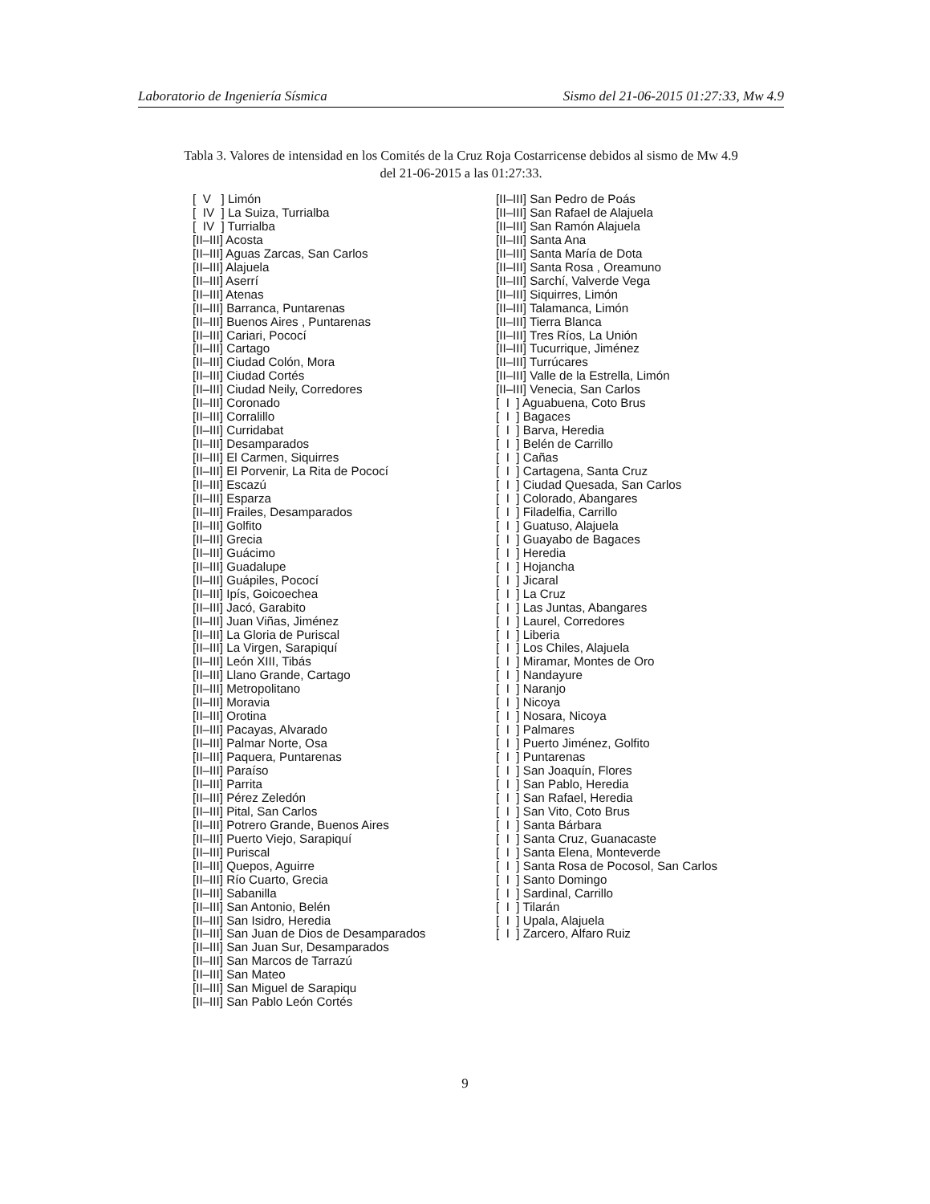Laboratorio de Ingeniería Sísmica Sismo del 21-06-2015 01:27:33, Mw 4.9
Tabla 3. Valores de intensidad en los Comités de la Cruz Roja Costarricense debidos al sismo de Mw 4.9
del 21-06-2015 a las 01:27:33.
[ V ] Limón [ IV ] La Suiza, Turrialba [ IV ] Turrialba [II–III] Acosta [II–III] Aguas Zarcas, San Carlos [II–III] Alajuela [II–III] Aserrí [II–III] Atenas [II–III] Barranca, Puntarenas [II–III] Buenos Aires , Puntarenas [II–III] Cariari, Pococí [II–III] Cartago [II–III] Ciudad Colón, Mora [II–III] Ciudad Cortés [II–III] Ciudad Neily, Corredores [II–III] Coronado [II–III] Corralillo [II–III] Curridabat [II–III] Desamparados [II–III] El Carmen, Siquirres [II–III] El Porvenir, La Rita de Pococí [II–III] Escazú [II–III] Esparza [II–III] Frailes, Desamparados [II–III] Golfito [II–III] Grecia [II–III] Guácimo [II–III] Guadalupe [II–III] Guápiles, Pococí [II–III] Ipís, Goicoechea [II–III] Jacó, Garabito [II–III] Juan Viñas, Jiménez [II–III] La Gloria de Puriscal [II–III] La Virgen, Sarapiquí [II–III] León XIII, Tibás [II–III] Llano Grande, Cartago [II–III] Metropolitano [II–III] Moravia [II–III] Orotina [II–III] Pacayas, Alvarado [II–III] Palmar Norte, Osa [II–III] Paquera, Puntarenas [II–III] Paraíso [II–III] Parrita [II–III] Pérez Zeledón [II–III] Pital, San Carlos [II–III] Potrero Grande, Buenos Aires [II–III] Puerto Viejo, Sarapiquí [II–III] Puriscal [II–III] Quepos, Aguirre [II–III] Río Cuarto, Grecia [II–III] Sabanilla [II–III] San Antonio, Belén [II–III] San Isidro, Heredia [II–III] San Juan de Dios de Desamparados [II–III] San Juan Sur, Desamparados [II–III] San Marcos de Tarrazú [II–III] San Mateo [II–III] San Miguel de Sarapiqu [II–III] San Pablo León Cortés
[II–III] San Pedro de Poás [II–III] San Rafael de Alajuela [II–III] San Ramón Alajuela [II–III] Santa Ana [II–III] Santa María de Dota [II–III] Santa Rosa , Oreamuno [II–III] Sarchí, Valverde Vega [II–III] Siquirres, Limón [II–III] Talamanca, Limón [II–III] Tierra Blanca [II–III] Tres Ríos, La Unión [II–III] Tucurrique, Jiménez [II–III] Turrúcares [II–III] Valle de la Estrella, Limón [II–III] Venecia, San Carlos [ I ] Aguabuena, Coto Brus [ I ] Bagaces [ I ] Barva, Heredia [ I ] Belén de Carrillo [ I ] Cañas [ I ] Cartagena, Santa Cruz [ I ] Ciudad Quesada, San Carlos [ I ] Colorado, Abangares [ I ] Filadelfia, Carrillo [ I ] Guatuso, Alajuela [ I ] Guayabo de Bagaces [ I ] Heredia [ I ] Hojancha [ I ] Jicaral [ I ] La Cruz [ I ] Las Juntas, Abangares [ I ] Laurel, Corredores [ I ] Liberia [ I ] Los Chiles, Alajuela [ I ] Miramar, Montes de Oro [ I ] Nandayure [ I ] Naranjo [ I ] Nicoya [ I ] Nosara, Nicoya [ I ] Palmares [ I ] Puerto Jiménez, Golfito [ I ] Puntarenas [ I ] San Joaquín, Flores [ I ] San Pablo, Heredia [ I ] San Rafael, Heredia [ I ] San Vito, Coto Brus [ I ] Santa Bárbara [ I ] Santa Cruz, Guanacaste [ I ] Santa Elena, Monteverde [ I ] Santa Rosa de Pocosol, San Carlos [ I ] Santo Domingo [ I ] Sardinal, Carrillo [ I ] Tilarán [ I ] Upala, Alajuela [ I ] Zarcero, Alfaro Ruiz
9